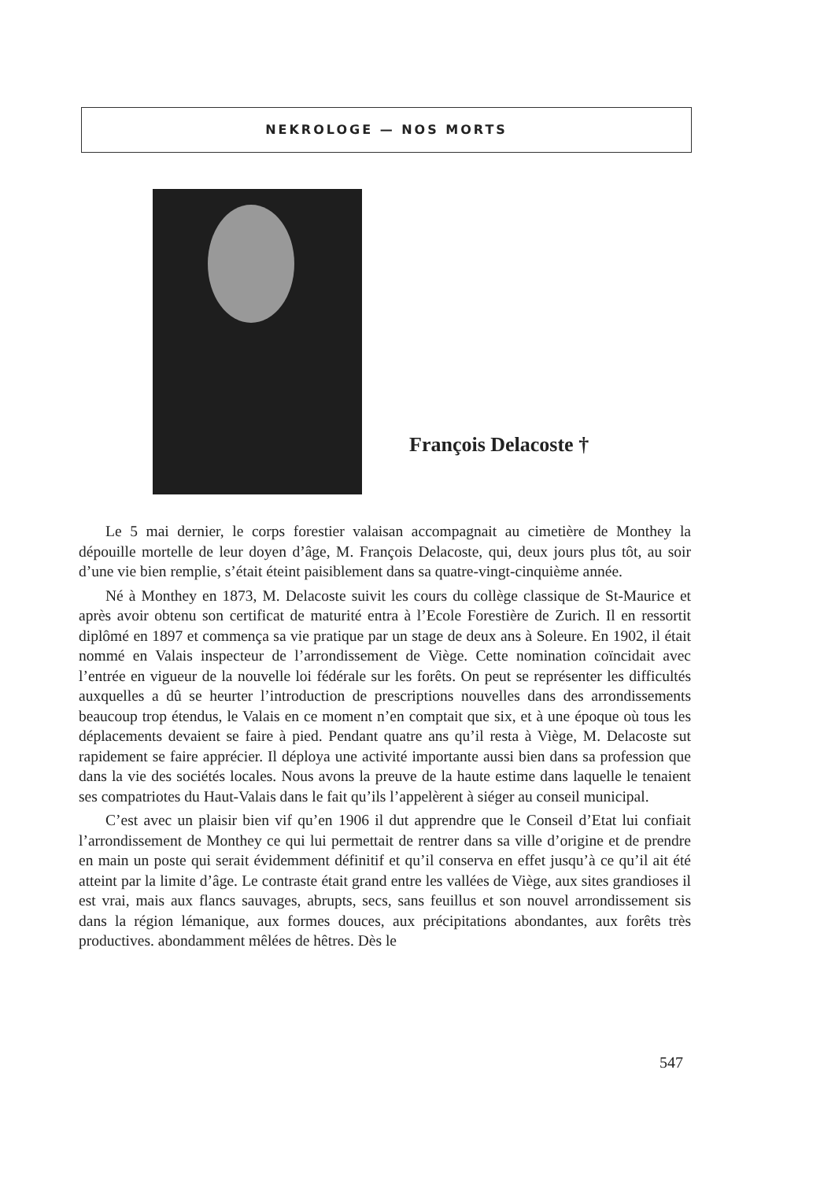NEKROLOGE — NOS MORTS
François Delacoste †
Le 5 mai dernier, le corps forestier valaisan accompagnait au cimetière de Monthey la dépouille mortelle de leur doyen d’âge, M. François Delacoste, qui, deux jours plus tôt, au soir d’une vie bien remplie, s’était éteint paisiblement dans sa quatre-vingt-cinquième année.
Né à Monthey en 1873, M. Delacoste suivit les cours du collège classique de St-Maurice et après avoir obtenu son certificat de maturité entra à l’Ecole Forestière de Zurich. Il en ressortit diplômé en 1897 et commença sa vie pratique par un stage de deux ans à Soleure. En 1902, il était nommé en Valais inspecteur de l’arrondissement de Viège. Cette nomination coïncidait avec l’entrée en vigueur de la nouvelle loi fédérale sur les forêts. On peut se représenter les difficultés auxquelles a dû se heurter l’introduction de prescriptions nouvelles dans des arrondissements beaucoup trop étendus, le Valais en ce moment n’en comptait que six, et à une époque où tous les déplacements devaient se faire à pied. Pendant quatre ans qu’il resta à Viège, M. Delacoste sut rapidement se faire apprécier. Il déploya une activité importante aussi bien dans sa profession que dans la vie des sociétés locales. Nous avons la preuve de la haute estime dans laquelle le tenaient ses compatriotes du Haut-Valais dans le fait qu’ils l’appelèrent à siéger au conseil municipal.
C’est avec un plaisir bien vif qu’en 1906 il dut apprendre que le Conseil d’Etat lui confiait l’arrondissement de Monthey ce qui lui permettait de rentrer dans sa ville d’origine et de prendre en main un poste qui serait évidemment définitif et qu’il conserva en effet jusqu’à ce qu’il ait été atteint par la limite d’âge. Le contraste était grand entre les vallées de Viège, aux sites grandioses il est vrai, mais aux flancs sauvages, abrupts, secs, sans feuillus et son nouvel arrondissement sis dans la région lémanique, aux formes douces, aux précipitations abondantes, aux forêts très productives. abondamment mêlées de hêtres. Dès le
547